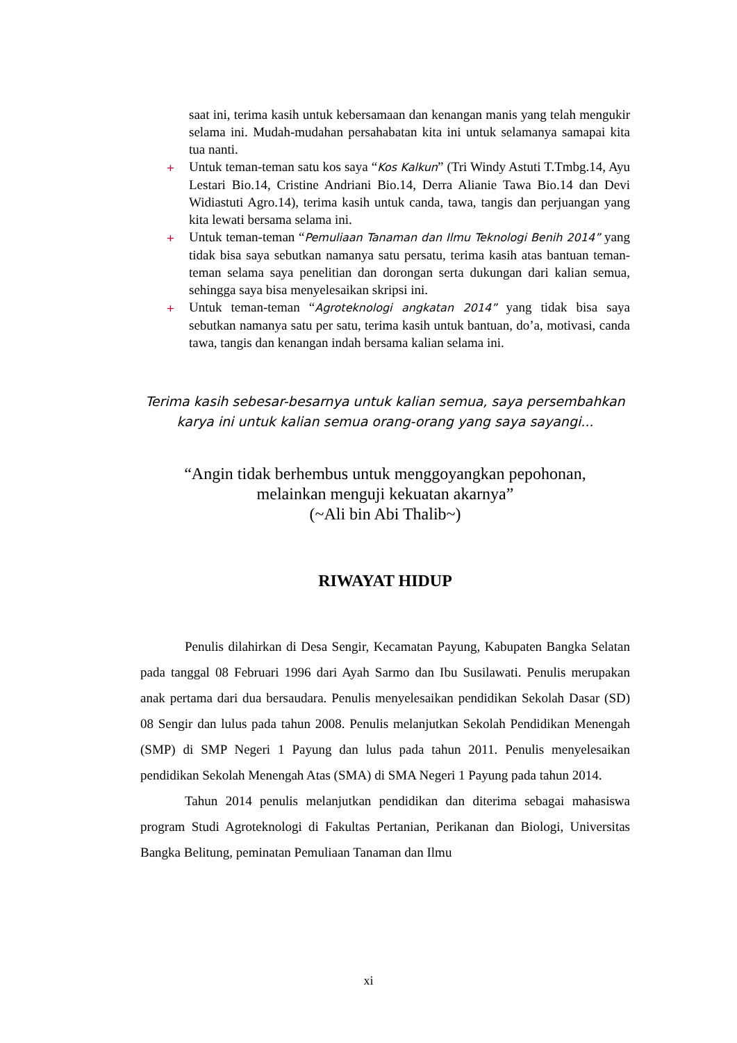saat ini, terima kasih untuk kebersamaan dan kenangan manis yang telah mengukir selama ini. Mudah-mudahan persahabatan kita ini untuk selamanya samapai kita tua nanti.
+ Untuk teman-teman satu kos saya “Kos Kalkun” (Tri Windy Astuti T.Tmbg.14, Ayu Lestari Bio.14, Cristine Andriani Bio.14, Derra Alianie Tawa Bio.14 dan Devi Widiastuti Agro.14), terima kasih untuk canda, tawa, tangis dan perjuangan yang kita lewati bersama selama ini.
+ Untuk teman-teman “Pemuliaan Tanaman dan Ilmu Teknologi Benih 2014” yang tidak bisa saya sebutkan namanya satu persatu, terima kasih atas bantuan teman-teman selama saya penelitian dan dorongan serta dukungan dari kalian semua, sehingga saya bisa menyelesaikan skripsi ini.
+ Untuk teman-teman “Agroteknologi angkatan 2014” yang tidak bisa saya sebutkan namanya satu per satu, terima kasih untuk bantuan, do’a, motivasi, canda tawa, tangis dan kenangan indah bersama kalian selama ini.
Terima kasih sebesar-besarnya untuk kalian semua, saya persembahkan karya ini untuk kalian semua orang-orang yang saya sayangi...
“Angin tidak berhembus untuk menggoyangkan pepohonan,
melainkan menguji kekuatan akarnya”
(~Ali bin Abi Thalib~)
RIWAYAT HIDUP
Penulis dilahirkan di Desa Sengir, Kecamatan Payung, Kabupaten Bangka Selatan pada tanggal 08 Februari 1996 dari Ayah Sarmo dan Ibu Susilawati. Penulis merupakan anak pertama dari dua bersaudara. Penulis menyelesaikan pendidikan Sekolah Dasar (SD) 08 Sengir dan lulus pada tahun 2008. Penulis melanjutkan Sekolah Pendidikan Menengah (SMP) di SMP Negeri 1 Payung dan lulus pada tahun 2011. Penulis menyelesaikan pendidikan Sekolah Menengah Atas (SMA) di SMA Negeri 1 Payung pada tahun 2014.
Tahun 2014 penulis melanjutkan pendidikan dan diterima sebagai mahasiswa program Studi Agroteknologi di Fakultas Pertanian, Perikanan dan Biologi, Universitas Bangka Belitung, peminatan Pemuliaan Tanaman dan Ilmu
xi